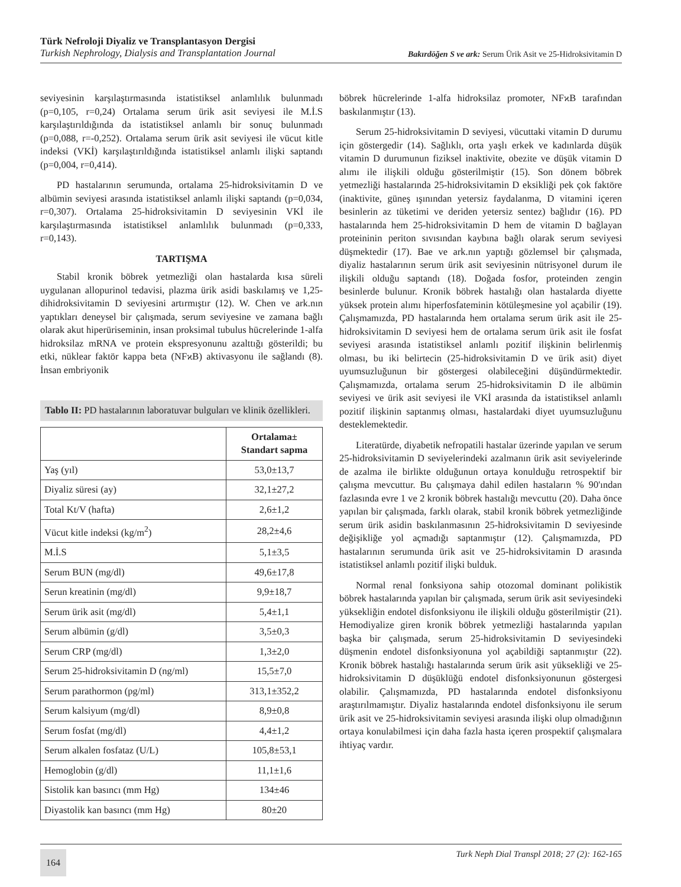Türk Nefroloji Diyaliz ve Transplantasyon Dergisi
Turkish Nephrology, Dialysis and Transplantation Journal
Bakırdöğen S ve ark: Serum Ürik Asit ve 25-Hidroksivitamin D
seviyesinin karşılaştırmasında istatistiksel anlamlılık bulunmadı (p=0,105, r=0,24) Ortalama serum ürik asit seviyesi ile M.İ.S karşılaştırıldığında da istatistiksel anlamlı bir sonuç bulunmadı (p=0,088, r=-0,252). Ortalama serum ürik asit seviyesi ile vücut kitle indeksi (VKİ) karşılaştırıldığında istatistiksel anlamlı ilişki saptandı (p=0,004, r=0,414).
PD hastalarının serumunda, ortalama 25-hidroksivitamin D ve albümin seviyesi arasında istatistiksel anlamlı ilişki saptandı (p=0,034, r=0,307). Ortalama 25-hidroksivitamin D seviyesinin VKİ ile karşılaştırmasında istatistiksel anlamlılık bulunmadı (p=0,333, r=0,143).
TARTIŞMA
Stabil kronik böbrek yetmezliği olan hastalarda kısa süreli uygulanan allopurinol tedavisi, plazma ürik asidi baskılamış ve 1,25-dihidroksivitamin D seviyesini artırmıştır (12). W. Chen ve ark.nın yaptıkları deneysel bir çalışmada, serum seviyesine ve zamana bağlı olarak akut hiperüriseminin, insan proksimal tubulus hücrelerinde 1-alfa hidroksilaz mRNA ve protein ekspresyonunu azalttığı gösterildi; bu etki, nüklear faktör kappa beta (NFϰB) aktivasyonu ile sağlandı (8). İnsan embriyonik
Tablo II: PD hastalarının laboratuvar bulguları ve klinik özellikleri.
| | Ortalama± Standart sapma |
| --- | --- |
| Yaş (yıl) | 53,0±13,7 |
| Diyaliz süresi (ay) | 32,1±27,2 |
| Total Kt/V (hafta) | 2,6±1,2 |
| Vücut kitle indeksi (kg/m<sup>2</sup>) | 28,2±4,6 |
| M.İ.S | 5,1±3,5 |
| Serum BUN (mg/dl) | 49,6±17,8 |
| Serun kreatinin (mg/dl) | 9,9±18,7 |
| Serum ürik asit (mg/dl) | 5,4±1,1 |
| Serum albümin (g/dl) | 3,5±0,3 |
| Serum CRP (mg/dl) | 1,3±2,0 |
| Serum 25-hidroksivitamin D (ng/ml) | 15,5±7,0 |
| Serum parathormon (pg/ml) | 313,1±352,2 |
| Serum kalsiyum (mg/dl) | 8,9±0,8 |
| Serum fosfat (mg/dl) | 4,4±1,2 |
| Serum alkalen fosfataz (U/L) | 105,8±53,1 |
| Hemoglobin (g/dl) | 11,1±1,6 |
| Sistolik kan basıncı (mm Hg) | 134±46 |
| Diyastolik kan basıncı (mm Hg) | 80±20 |
böbrek hücrelerinde 1-alfa hidroksilaz promoter, NFϰB tarafından baskılanmıştır (13).
Serum 25-hidroksivitamin D seviyesi, vücuttaki vitamin D durumu için göstergedir (14). Sağlıklı, orta yaşlı erkek ve kadınlarda düşük vitamin D durumunun fiziksel inaktivite, obezite ve düşük vitamin D alımı ile ilişkili olduğu gösterilmiştir (15). Son dönem böbrek yetmezliği hastalarında 25-hidroksivitamin D eksikliği pek çok faktöre (inaktivite, güneş ışınından yetersiz faydalanma, D vitamini içeren besinlerin az tüketimi ve deriden yetersiz sentez) bağlıdır (16). PD hastalarında hem 25-hidroksivitamin D hem de vitamin D bağlayan proteininin periton sıvısından kaybına bağlı olarak serum seviyesi düşmektedir (17). Bae ve ark.nın yaptığı gözlemsel bir çalışmada, diyaliz hastalarının serum ürik asit seviyesinin nütrisyonel durum ile ilişkili olduğu saptandı (18). Doğada fosfor, proteinden zengin besinlerde bulunur. Kronik böbrek hastalığı olan hastalarda diyette yüksek protein alımı hiperfosfateminin kötüleşmesine yol açabilir (19). Çalışmamızda, PD hastalarında hem ortalama serum ürik asit ile 25-hidroksivitamin D seviyesi hem de ortalama serum ürik asit ile fosfat seviyesi arasında istatistiksel anlamlı pozitif ilişkinin belirlenmiş olması, bu iki belirtecin (25-hidroksivitamin D ve ürik asit) diyet uyumsuzluğunun bir göstergesi olabileceğini düşündürmektedir. Çalışmamızda, ortalama serum 25-hidroksivitamin D ile albümin seviyesi ve ürik asit seviyesi ile VKİ arasında da istatistiksel anlamlı pozitif ilişkinin saptanmış olması, hastalardaki diyet uyumsuzluğunu desteklemektedir.
Literatürde, diyabetik nefropatili hastalar üzerinde yapılan ve serum 25-hidroksivitamin D seviyelerindeki azalmanın ürik asit seviyelerinde de azalma ile birlikte olduğunun ortaya konulduğu retrospektif bir çalışma mevcuttur. Bu çalışmaya dahil edilen hastaların % 90'ından fazlasında evre 1 ve 2 kronik böbrek hastalığı mevcuttu (20). Daha önce yapılan bir çalışmada, farklı olarak, stabil kronik böbrek yetmezliğinde serum ürik asidin baskılanmasının 25-hidroksivitamin D seviyesinde değişikliğe yol açmadığı saptanmıştır (12). Çalışmamızda, PD hastalarının serumunda ürik asit ve 25-hidroksivitamin D arasında istatistiksel anlamlı pozitif ilişki bulduk.
Normal renal fonksiyona sahip otozomal dominant polikistik böbrek hastalarında yapılan bir çalışmada, serum ürik asit seviyesindeki yüksekliğin endotel disfonksiyonu ile ilişkili olduğu gösterilmiştir (21). Hemodiyalize giren kronik böbrek yetmezliği hastalarında yapılan başka bir çalışmada, serum 25-hidroksivitamin D seviyesindeki düşmenin endotel disfonksiyonuna yol açabildiği saptanmıştır (22). Kronik böbrek hastalığı hastalarında serum ürik asit yüksekliği ve 25-hidroksivitamin D düşüklüğü endotel disfonksiyonunun göstergesi olabilir. Çalışmamızda, PD hastalarında endotel disfonksiyonu araştırılmamıştır. Diyaliz hastalarında endotel disfonksiyonu ile serum ürik asit ve 25-hidroksivitamin seviyesi arasında ilişki olup olmadığının ortaya konulabilmesi için daha fazla hasta içeren prospektif çalışmalara ihtiyaç vardır.
164 Turk Neph Dial Transpl 2018; 27 (2): 162-165